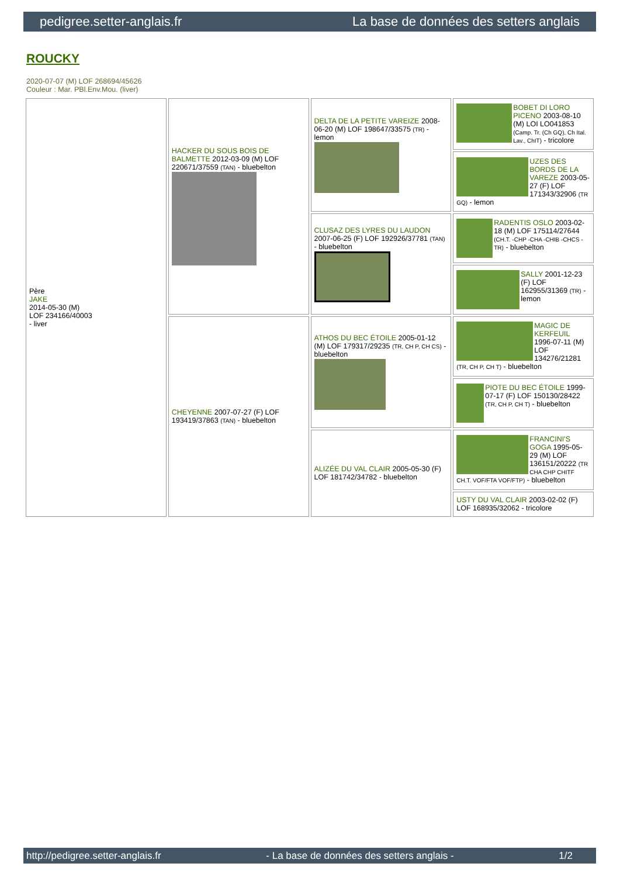pedigree.setter-anglais.fr La base de données des setters anglais
ROUCKY
2020-07-07 (M) LOF 268694/45626
Couleur : Mar. PBl.Env.Mou. (liver)
| Père JAKE 2014-05-30 (M) LOF 234166/40003 - liver | HACKER DU SOUS BOIS DE BALMETTE 2012-03-09 (M) LOF 220671/37559 (TAN) - bluebelton | DELTA DE LA PETITE VAREIZE 2008-06-20 (M) LOF 198647/33575 (TR) - lemon | BOBET DI LORO PICENO 2003-08-10 (M) LOI LO041853 (Camp. Tr. (Ch GQ), Ch Ital. Lav., ChIT) - tricolore |
| | | | UZES DES BORDS DE LA VAREZE 2003-05-27 (F) LOF 171343/32906 (TR GQ) - lemon |
| | | CLUSAZ DES LYRES DU LAUDON 2007-06-25 (F) LOF 192926/37781 (TAN) - bluebelton | RADENTIS OSLO 2003-02-18 (M) LOF 175114/27644 (CH.T. -CHP -CHA -CHIB -CHCS -TR) - bluebelton |
| | | | SALLY 2001-12-23 (F) LOF 162955/31369 (TR) - lemon |
| | CHEYENNE 2007-07-27 (F) LOF 193419/37863 (TAN) - bluebelton | ATHOS DU BEC ÉTOILE 2005-01-12 (M) LOF 179317/29235 (TR, CH P, CH CS) - bluebelton | MAGIC DE KERFEUIL 1996-07-11 (M) LOF 134276/21281 (TR, CH P, CH T) - bluebelton |
| | | | PIOTE DU BEC ÉTOILE 1999-07-17 (F) LOF 150130/28422 (TR, CH P, CH T) - bluebelton |
| | | ALIZÉE DU VAL CLAIR 2005-05-30 (F) LOF 181742/34782 - bluebelton | FRANCINI'S GOGA 1995-05-29 (M) LOF 136151/20222 (TR CHA CHP CHITF CH.T. VOF/FTA VOF/FTP) - bluebelton |
| | | | USTY DU VAL CLAIR 2003-02-02 (F) LOF 168935/32062 - tricolore |
http://pedigree.setter-anglais.fr - La base de données des setters anglais - 1/2